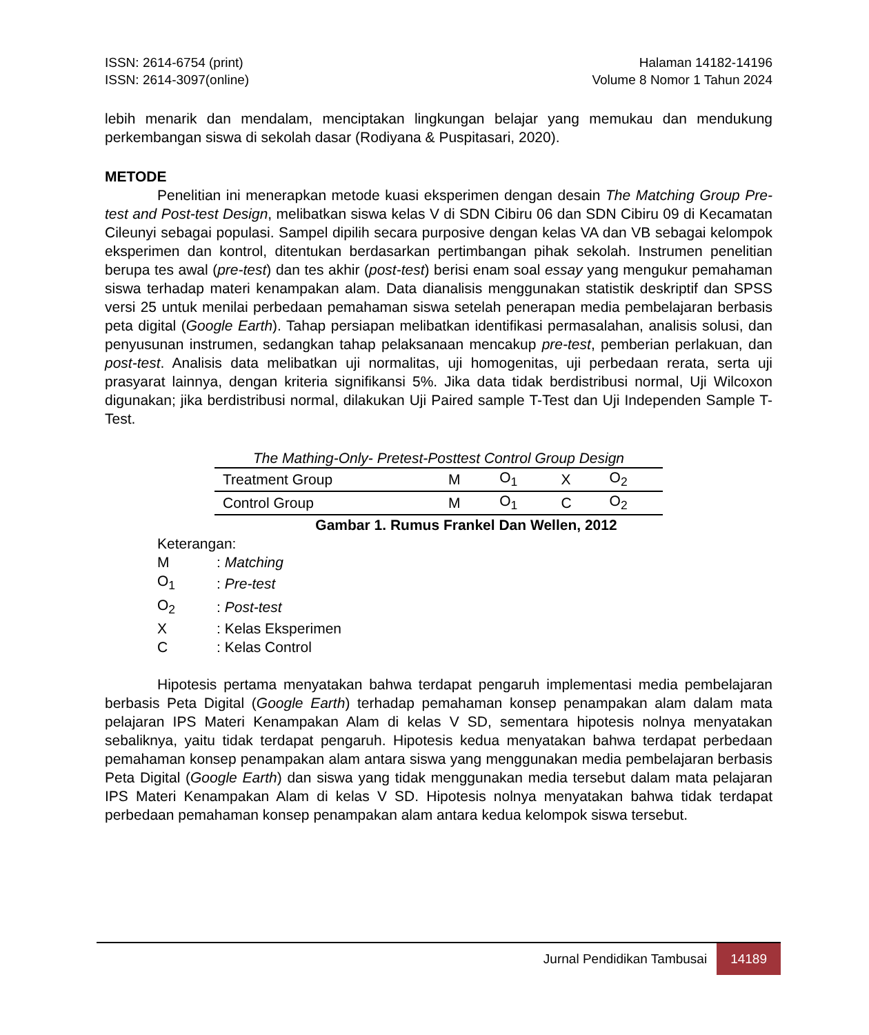ISSN: 2614-6754 (print)
ISSN: 2614-3097(online)
Halaman 14182-14196
Volume 8 Nomor 1 Tahun 2024
lebih menarik dan mendalam, menciptakan lingkungan belajar yang memukau dan mendukung perkembangan siswa di sekolah dasar (Rodiyana & Puspitasari, 2020).
METODE
Penelitian ini menerapkan metode kuasi eksperimen dengan desain The Matching Group Pre-test and Post-test Design, melibatkan siswa kelas V di SDN Cibiru 06 dan SDN Cibiru 09 di Kecamatan Cileunyi sebagai populasi. Sampel dipilih secara purposive dengan kelas VA dan VB sebagai kelompok eksperimen dan kontrol, ditentukan berdasarkan pertimbangan pihak sekolah. Instrumen penelitian berupa tes awal (pre-test) dan tes akhir (post-test) berisi enam soal essay yang mengukur pemahaman siswa terhadap materi kenampakan alam. Data dianalisis menggunakan statistik deskriptif dan SPSS versi 25 untuk menilai perbedaan pemahaman siswa setelah penerapan media pembelajaran berbasis peta digital (Google Earth). Tahap persiapan melibatkan identifikasi permasalahan, analisis solusi, dan penyusunan instrumen, sedangkan tahap pelaksanaan mencakup pre-test, pemberian perlakuan, dan post-test. Analisis data melibatkan uji normalitas, uji homogenitas, uji perbedaan rerata, serta uji prasyarat lainnya, dengan kriteria signifikansi 5%. Jika data tidak berdistribusi normal, Uji Wilcoxon digunakan; jika berdistribusi normal, dilakukan Uji Paired sample T-Test dan Uji Independen Sample T-Test.
The Mathing-Only- Pretest-Posttest Control Group Design
| Treatment Group | M | O<sub>1</sub> | X | O<sub>2</sub> |
| Control Group | M | O<sub>1</sub> | C | O<sub>2</sub> |
Gambar 1. Rumus Frankel Dan Wellen, 2012
Keterangan:
| M | : Matching |
| O<sub>1</sub> | : Pre-test |
| O<sub>2</sub> | : Post-test |
| X | : Kelas Eksperimen |
| C | : Kelas Control |
Hipotesis pertama menyatakan bahwa terdapat pengaruh implementasi media pembelajaran berbasis Peta Digital (Google Earth) terhadap pemahaman konsep penampakan alam dalam mata pelajaran IPS Materi Kenampakan Alam di kelas V SD, sementara hipotesis nolnya menyatakan sebaliknya, yaitu tidak terdapat pengaruh. Hipotesis kedua menyatakan bahwa terdapat perbedaan pemahaman konsep penampakan alam antara siswa yang menggunakan media pembelajaran berbasis Peta Digital (Google Earth) dan siswa yang tidak menggunakan media tersebut dalam mata pelajaran IPS Materi Kenampakan Alam di kelas V SD. Hipotesis nolnya menyatakan bahwa tidak terdapat perbedaan pemahaman konsep penampakan alam antara kedua kelompok siswa tersebut.
Jurnal Pendidikan Tambusai
14189